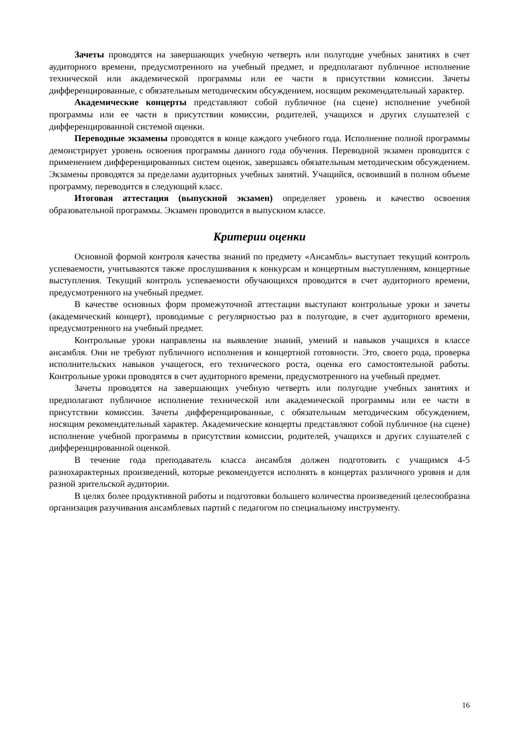Зачеты проводятся на завершающих учебную четверть или полугодие учебных занятиях в счет аудиторного времени, предусмотренного на учебный предмет, и предполагают публичное исполнение технической или академической программы или ее части в присутствии комиссии. Зачеты дифференцированные, с обязательным методическим обсуждением, носящим рекомендательный характер.
Академические концерты представляют собой публичное (на сцене) исполнение учебной программы или ее части в присутствии комиссии, родителей, учащихся и других слушателей с дифференцированной системой оценки.
Переводные экзамены проводятся в конце каждого учебного года. Исполнение полной программы демонстрирует уровень освоения программы данного года обучения. Переводной экзамен проводится с применением дифференцированных систем оценок, завершаясь обязательным методическим обсуждением. Экзамены проводятся за пределами аудиторных учебных занятий. Учащийся, освоивший в полном объеме программу, переводится в следующий класс.
Итоговая аттестация (выпускной экзамен) определяет уровень и качество освоения образовательной программы. Экзамен проводится в выпускном классе.
Критерии оценки
Основной формой контроля качества знаний по предмету «Ансамбль» выступает текущий контроль успеваемости, учитываются также прослушивания к конкурсам и концертным выступлениям, концертные выступления. Текущий контроль успеваемости обучающихся проводится в счет аудиторного времени, предусмотренного на учебный предмет.
В качестве основных форм промежуточной аттестации выступают контрольные уроки и зачеты (академический концерт), проводимые с регулярностью раз в полугодие, в счет аудиторного времени, предусмотренного на учебный предмет.
Контрольные уроки направлены на выявление знаний, умений и навыков учащихся в классе ансамбля. Они не требуют публичного исполнения и концертной готовности. Это, своего рода, проверка исполнительских навыков учащегося, его технического роста, оценка его самостоятельной работы. Контрольные уроки проводятся в счет аудиторного времени, предусмотренного на учебный предмет.
Зачеты проводятся на завершающих учебную четверть или полугодие учебных занятиях и предполагают публичное исполнение технической или академической программы или ее части в присутствии комиссии. Зачеты дифференцированные, с обязательным методическим обсуждением, носящим рекомендательный характер. Академические концерты представляют собой публичное (на сцене) исполнение учебной программы в присутствии комиссии, родителей, учащихся и других слушателей с дифференцированной оценкой.
В течение года преподаватель класса ансамбля должен подготовить с учащимся 4-5 разнохарактерных произведений, которые рекомендуется исполнять в концертах различного уровня и для разной зрительской аудитории.
В целях более продуктивной работы и подготовки большего количества произведений целесообразна организация разучивания ансамблевых партий с педагогом по специальному инструменту.
16